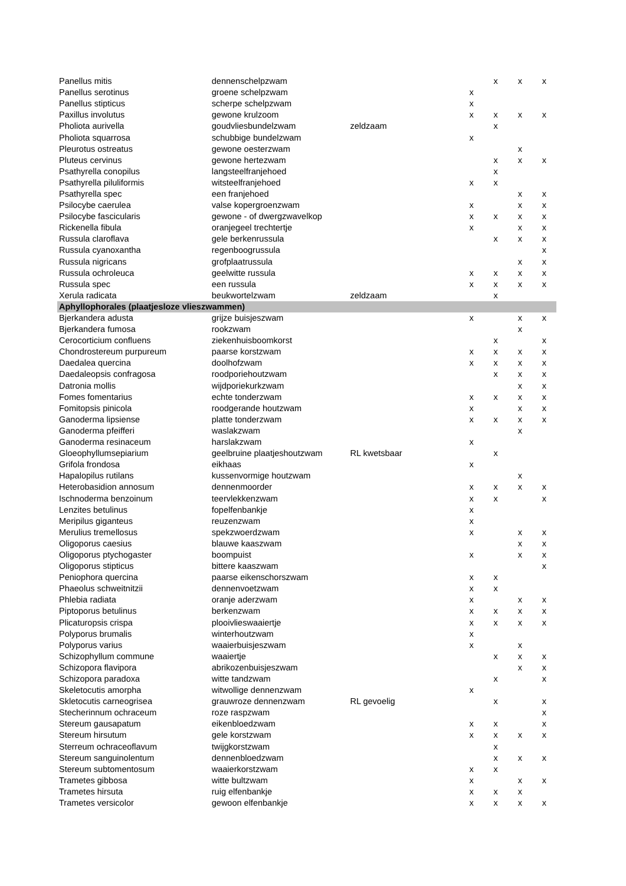| Panellus mitis | dennenschelpzwam | | | x | x | x |
| Panellus serotinus | groene schelpzwam | | x | | | |
| Panellus stipticus | scherpe schelpzwam | | x | | | |
| Paxillus involutus | gewone krulzoom | | x | x | x | x |
| Pholiota aurivella | goudvliesbundelzwam | zeldzaam | | x | | |
| Pholiota squarrosa | schubbige bundelzwam | | x | | | |
| Pleurotus ostreatus | gewone oesterzwam | | | | x | |
| Pluteus cervinus | gewone hertezwam | | | x | x | x |
| Psathyrella conopilus | langsteelfranjehoed | | | x | | |
| Psathyrella piluliformis | witsteelfranjehoed | | x | x | | |
| Psathyrella spec | een franjehoed | | | | x | x |
| Psilocybe caerulea | valse kopergroenzwam | | x | | x | x |
| Psilocybe fascicularis | gewone - of dwergzwavelkop | | x | x | x | x |
| Rickenella fibula | oranjegeel trechtertje | | x | | x | x |
| Russula claroflava | gele berkenrussula | | | x | x | x |
| Russula cyanoxantha | regenboogrussula | | | | | x |
| Russula nigricans | grofplaatrussula | | | | x | x |
| Russula ochroleuca | geelwitte russula | | x | x | x | x |
| Russula spec | een russula | | x | x | x | x |
| Xerula radicata | beukwortelzwam | zeldzaam | | x | | |
| Aphyllophorales (plaatjesloze vlieszwammen) | | | | | | |
| Bjerkandera adusta | grijze buisjeszwam | | x | | x | x |
| Bjerkandera fumosa | rookzwam | | | | x | |
| Cerocorticium confluens | ziekenhuisboomkorst | | | x | | x |
| Chondrostereum purpureum | paarse korstzwam | | x | x | x | x |
| Daedalea quercina | doolhofzwam | | x | x | x | x |
| Daedaleopsis confragosa | roodporiehoutzwam | | | x | x | x |
| Datronia mollis | wijdporiekurkzwam | | | | x | x |
| Fomes fomentarius | echte tonderzwam | | x | x | x | x |
| Fomitopsis pinicola | roodgerande houtzwam | | x | | x | x |
| Ganoderma lipsiense | platte tonderzwam | | x | x | x | x |
| Ganoderma pfeifferi | waslakzwam | | | | x | |
| Ganoderma resinaceum | harslakzwam | | x | | | |
| Gloeophyllumsepiarium | geelbruine plaatjeshoutzwam | RL kwetsbaar | | x | | |
| Grifola frondosa | eikhaas | | x | | | |
| Hapalopilus rutilans | kussenvormige houtzwam | | | | x | |
| Heterobasidion annosum | dennenmoorder | | x | x | x | x |
| Ischnoderma benzoinum | teervlekkenzwam | | x | x | | x |
| Lenzites betulinus | fopelfenbankje | | x | | | |
| Meripilus giganteus | reuzenzwam | | x | | | |
| Merulius tremellosus | spekzwoerdzwam | | x | | x | x |
| Oligoporus caesius | blauwe kaaszwam | | | | x | x |
| Oligoporus ptychogaster | boompuist | | x | | x | x |
| Oligoporus stipticus | bittere kaaszwam | | | | | x |
| Peniophora quercina | paarse eikenschorszwam | | x | x | | |
| Phaeolus schweitnitzii | dennenvoetzwam | | x | x | | |
| Phlebia radiata | oranje aderzwam | | x | | x | x |
| Piptoporus betulinus | berkenzwam | | x | x | x | x |
| Plicaturopsis crispa | plooivlieswaaiertje | | x | x | x | x |
| Polyporus brumalis | winterhoutzwam | | x | | | |
| Polyporus varius | waaierbuisjeszwam | | x | | x | |
| Schizophyllum commune | waaiertje | | | x | x | x |
| Schizopora flavipora | abrikozenbuisjeszwam | | | | x | x |
| Schizopora paradoxa | witte tandzwam | | | x | | x |
| Skeletocutis amorpha | witwollige dennenzwam | | x | | | |
| Skletocutis carneogrisea | grauwroze dennenzwam | RL gevoelig | | x | | x |
| Stecherinnum ochraceum | roze raspzwam | | | | | x |
| Stereum gausapatum | eikenbloedzwam | | x | x | | x |
| Stereum hirsutum | gele korstzwam | | x | x | x | x |
| Sterreum ochraceoflavum | twijgkorstzwam | | | x | | |
| Stereum sanguinolentum | dennenbloedzwam | | | x | x | x |
| Stereum subtomentosum | waaierkorstzwam | | x | x | | |
| Trametes gibbosa | witte bultzwam | | x | | x | x |
| Trametes hirsuta | ruig elfenbankje | | x | x | x | |
| Trametes versicolor | gewoon elfenbankje | | x | x | x | x |